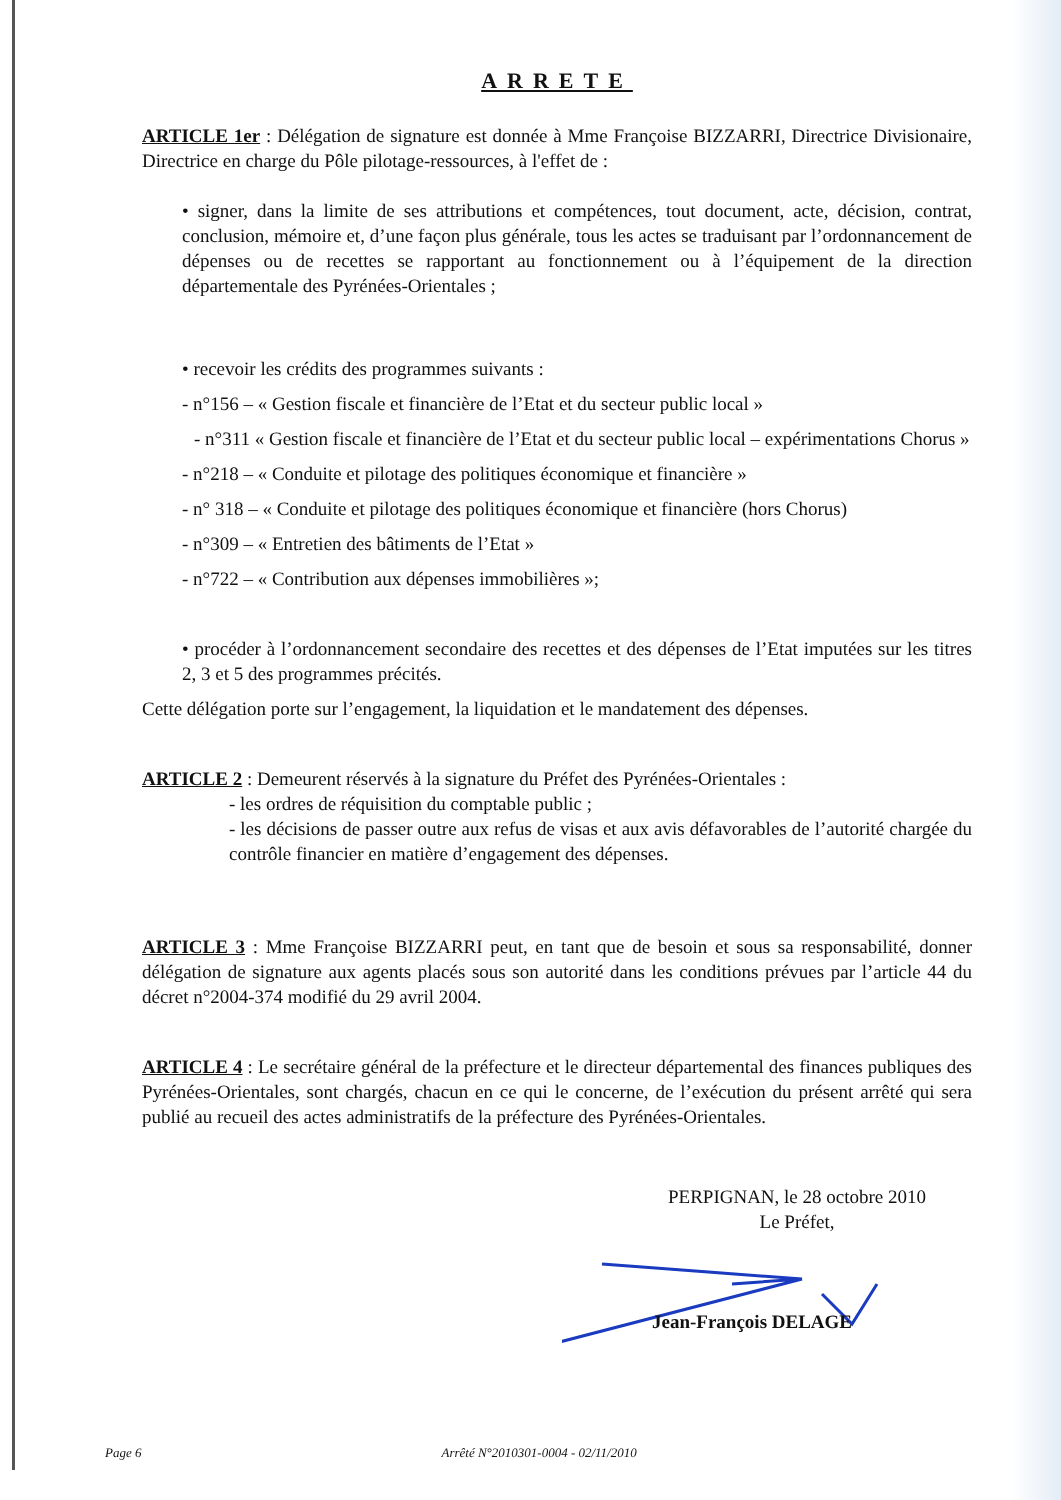ARRETE
ARTICLE 1er : Délégation de signature est donnée à Mme Françoise BIZZARRI, Directrice Divisionaire, Directrice en charge du Pôle pilotage-ressources, à l'effet de :
• signer, dans la limite de ses attributions et compétences, tout document, acte, décision, contrat, conclusion, mémoire et, d’une façon plus générale, tous les actes se traduisant par l’ordonnancement de dépenses ou de recettes se rapportant au fonctionnement ou à l’équipement de la direction départementale des Pyrénées-Orientales ;
• recevoir les crédits des programmes suivants :
- n°156 – « Gestion fiscale et financière de l’Etat et du secteur public local »
- n°311 « Gestion fiscale et financière de l’Etat et du secteur public local – expérimentations Chorus »
- n°218 – « Conduite et pilotage des politiques économique et financière »
- n° 318 – « Conduite et pilotage des politiques économique et financière (hors Chorus)
- n°309 – « Entretien des bâtiments de l’Etat »
- n°722 – « Contribution aux dépenses immobilières »;
• procéder à l’ordonnancement secondaire des recettes et des dépenses de l’Etat imputées sur les titres 2, 3 et 5 des programmes précités.
Cette délégation porte sur l’engagement, la liquidation et le mandatement des dépenses.
ARTICLE 2 : Demeurent réservés à la signature du Préfet des Pyrénées-Orientales :
- les ordres de réquisition du comptable public ;
- les décisions de passer outre aux refus de visas et aux avis défavorables de l’autorité chargée du contrôle financier en matière d’engagement des dépenses.
ARTICLE 3 : Mme Françoise BIZZARRI peut, en tant que de besoin et sous sa responsabilité, donner délégation de signature aux agents placés sous son autorité dans les conditions prévues par l’article 44 du décret n°2004-374 modifié du 29 avril 2004.
ARTICLE 4 : Le secrétaire général de la préfecture et le directeur départemental des finances publiques des Pyrénées-Orientales, sont chargés, chacun en ce qui le concerne, de l’exécution du présent arrêté qui sera publié au recueil des actes administratifs de la préfecture des Pyrénées-Orientales.
PERPIGNAN, le 28 octobre 2010
Le Préfet,
Jean-François DELAGE
Page 6 Arrêté N°2010301-0004 - 02/11/2010